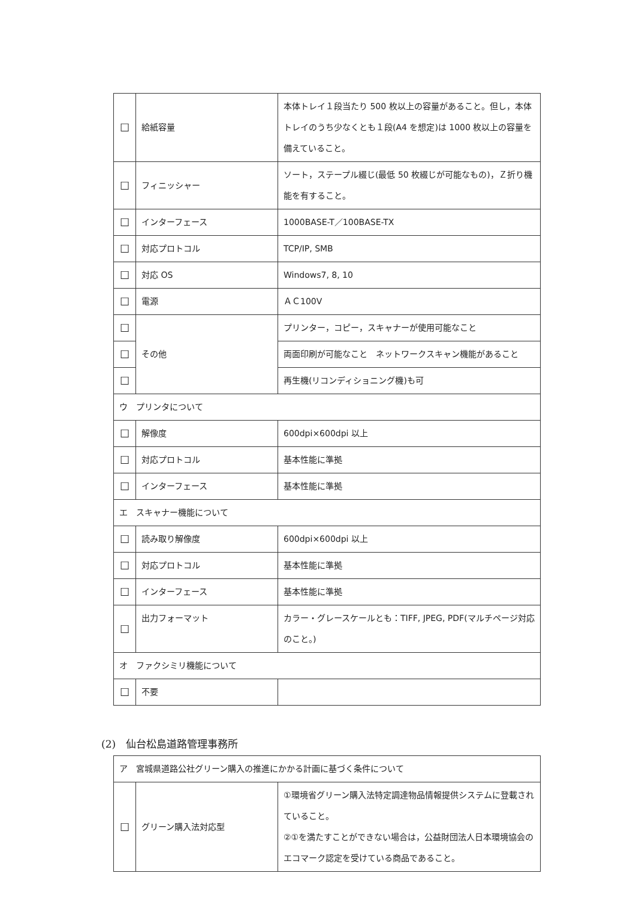| ☐ | 給紙容量 | 本体トレイ１段当たり 500 枚以上の容量があること。但し，本体トレイのうち少なくとも１段(A4 を想定)は 1000 枚以上の容量を備えていること。 |
| ☐ | フィニッシャー | ソート，ステープル綴じ(最低 50 枚綴じが可能なもの)，Ｚ折り機能を有すること。 |
| ☐ | インターフェース | 1000BASE-T／100BASE-TX |
| ☐ | 対応プロトコル | TCP/IP, SMB |
| ☐ | 対応 OS | Windows7, 8, 10 |
| ☐ | 電源 | ＡＣ100V |
| ☐ | その他 | プリンター，コピー，スキャナーが使用可能なこと |
| ☐ | | 両面印刷が可能なこと ネットワークスキャン機能があること |
| ☐ | | 再生機(リコンディショニング機)も可 |
| ウ プリンタについて | | |
| ☐ | 解像度 | 600dpi×600dpi 以上 |
| ☐ | 対応プロトコル | 基本性能に準拠 |
| ☐ | インターフェース | 基本性能に準拠 |
| エ スキャナー機能について | | |
| ☐ | 読み取り解像度 | 600dpi×600dpi 以上 |
| ☐ | 対応プロトコル | 基本性能に準拠 |
| ☐ | インターフェース | 基本性能に準拠 |
| ☐ | 出力フォーマット | カラー・グレースケールとも：TIFF, JPEG, PDF(マルチページ対応のこと。) |
| オ ファクシミリ機能について | | |
| ☐ | 不要 | |
(2)　仙台松島道路管理事務所
| ア 宮城県道路公社グリーン購入の推進にかかる計画に基づく条件について | | |
| ☐ | グリーン購入法対応型 | ①環境省グリーン購入法特定調達物品情報提供システムに登載されていること。 ②①を満たすことができない場合は，公益財団法人日本環境協会のエコマーク認定を受けている商品であること。 |